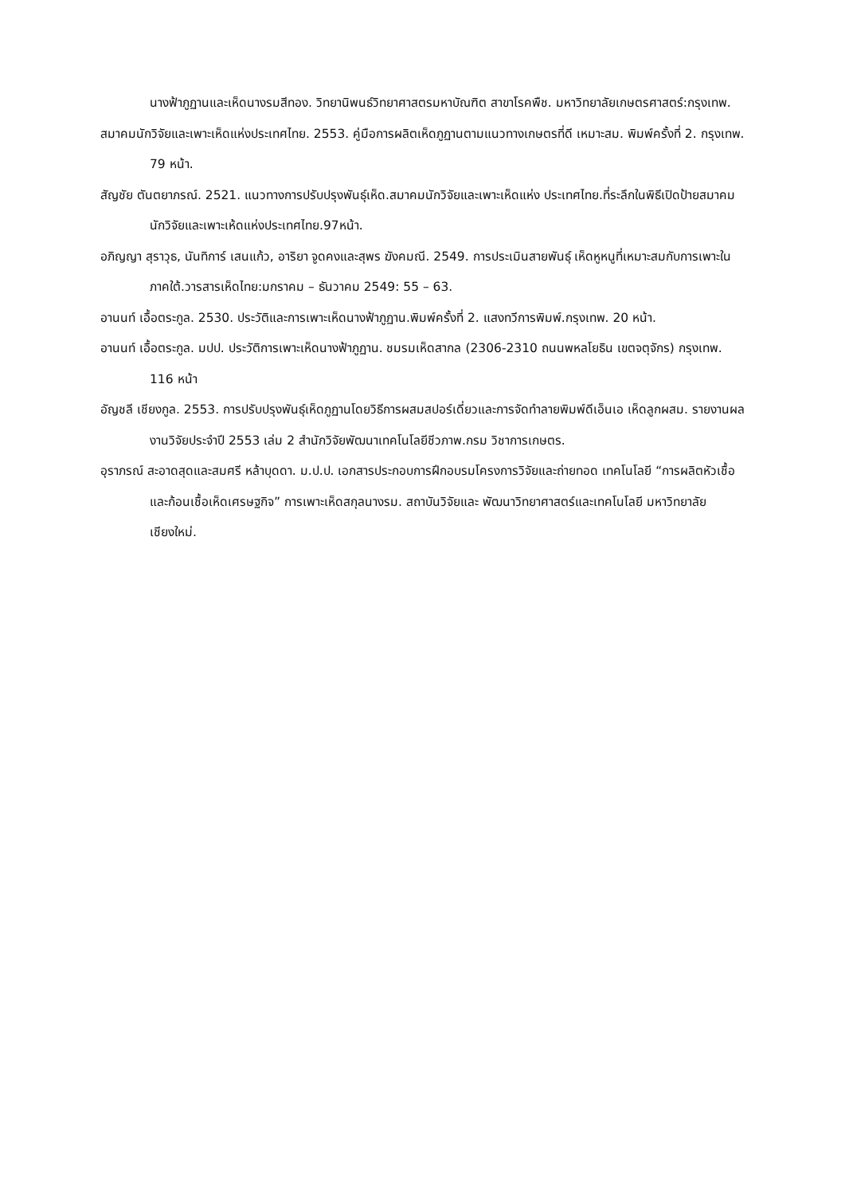นางฟ้าภูฏานและเห็ดนางรมสีทอง. วิทยานิพนธ์วิทยาศาสตรมหาบัณฑิต สาขาโรคพืช. มหาวิทยาลัยเกษตรศาสตร์:กรุงเทพ.
สมาคมนักวิจัยและเพาะเห็ดแห่งประเทศไทย. 2553. คู่มือการผลิตเห็ดภูฏานตามแนวทางเกษตรที่ดี เหมาะสม. พิมพ์ครั้งที่ 2. กรุงเทพ. 79 หน้า.
สัญชัย ตันตยาภรณ์. 2521. แนวทางการปรับปรุงพันธุ์เห็ด.สมาคมนักวิจัยและเพาะเห็ดแห่ง ประเทศไทย.ที่ระลึกในพิธีเปิดป้ายสมาคมนักวิจัยและเพาะเห้ดแห่งประเทศไทย.97หน้า.
อภิญญา สุราวุธ, นันทิการ์ เสนแก้ว, อาริยา จูดคงและสุพร ฆังคมณี. 2549. การประเมินสายพันธุ์ เห็ดหูหนูที่เหมาะสมกับการเพาะในภาคใต้.วารสารเห็ดไทย:มกราคม – ธันวาคม 2549: 55 – 63.
อานนท์ เอื้อตระกูล. 2530. ประวัติและการเพาะเห็ดนางฟ้าภูฏาน.พิมพ์ครั้งที่ 2. แสงทวีการพิมพ์.กรุงเทพ. 20 หน้า.
อานนท์ เอื้อตระกูล. มปป. ประวัติการเพาะเห็ดนางฟ้าภูฏาน. ชมรมเห็ดสากล (2306-2310 ถนนพหลโยธิน เขตจตุจักร) กรุงเทพ. 116 หน้า
อัญชลี เชียงกูล. 2553. การปรับปรุงพันธุ์เห็ดภูฏานโดยวิธีการผสมสปอร์เดี่ยวและการจัดทำลายพิมพ์ดีเอ็นเอ เห็ดลูกผสม. รายงานผลงานวิจัยประจำปี 2553 เล่ม 2 สำนักวิจัยพัฒนาเทคโนโลยีชีวภาพ.กรม วิชาการเกษตร.
อุราภรณ์ สะอาดสุดและสมศรี หล้าบุดดา. ม.ป.ป. เอกสารประกอบการฝึกอบรมโครงการวิจัยและถ่ายทอด เทคโนโลยี “การผลิตหัวเชื้อและก้อนเชื้อเห็ดเศรษฐกิจ” การเพาะเห็ดสกุลนางรม. สถาบันวิจัยและ พัฒนาวิทยาศาสตร์และเทคโนโลยี มหาวิทยาลัยเชียงใหม่.